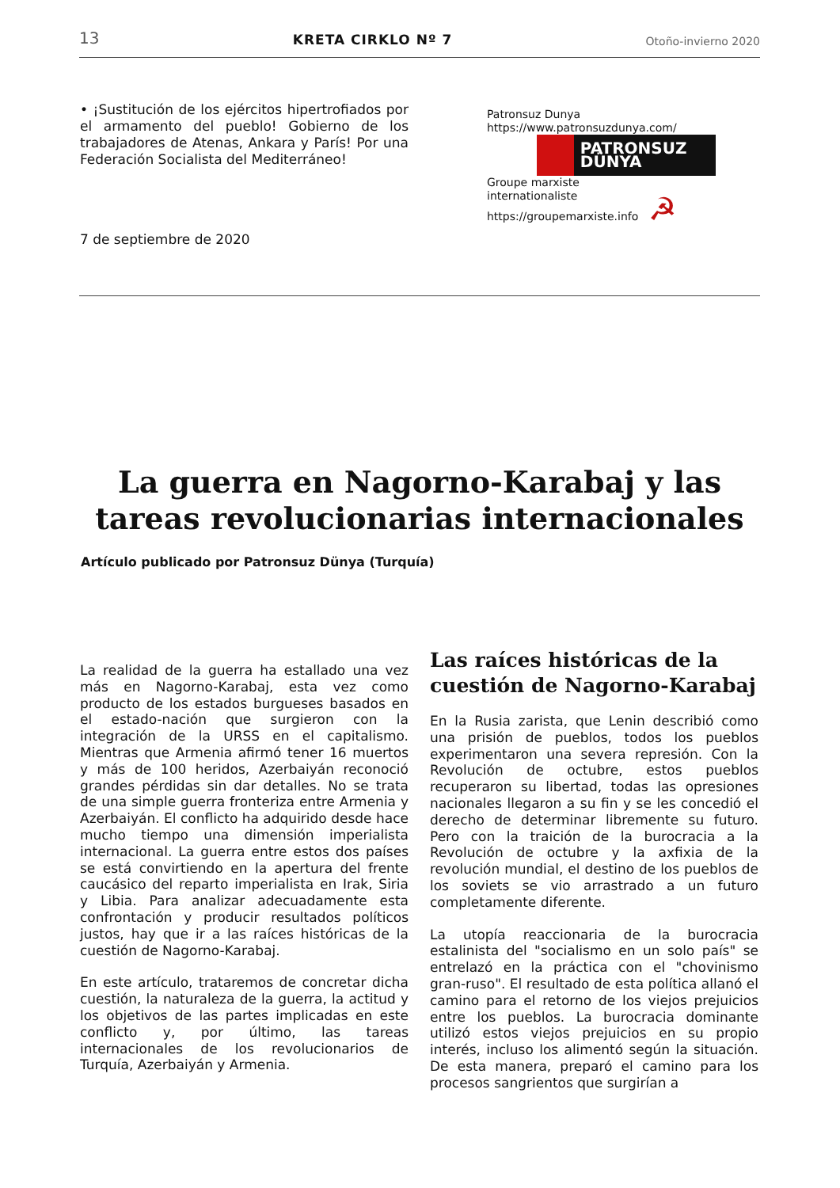13 KRETA CIRKLO Nº 7 Otoño-invierno 2020
• ¡Sustitución de los ejércitos hipertrofiados por el armamento del pueblo! Gobierno de los trabajadores de Atenas, Ankara y París! Por una Federación Socialista del Mediterráneo!
7 de septiembre de 2020
Patronsuz Dunya
https://www.patronsuzdunya.com/
PATRONSUZ DÜNYA
Groupe marxiste
internationaliste
https://groupemarxiste.info ☭
La guerra en Nagorno-Karabaj y las tareas revolucionarias internacionales
Artículo publicado por Patronsuz Dünya (Turquía)
La realidad de la guerra ha estallado una vez más en Nagorno-Karabaj, esta vez como producto de los estados burgueses basados en el estado-nación que surgieron con la integración de la URSS en el capitalismo. Mientras que Armenia afirmó tener 16 muertos y más de 100 heridos, Azerbaiyán reconoció grandes pérdidas sin dar detalles. No se trata de una simple guerra fronteriza entre Armenia y Azerbaiyán. El conflicto ha adquirido desde hace mucho tiempo una dimensión imperialista internacional. La guerra entre estos dos países se está convirtiendo en la apertura del frente caucásico del reparto imperialista en Irak, Siria y Libia. Para analizar adecuadamente esta confrontación y producir resultados políticos justos, hay que ir a las raíces históricas de la cuestión de Nagorno-Karabaj.
En este artículo, trataremos de concretar dicha cuestión, la naturaleza de la guerra, la actitud y los objetivos de las partes implicadas en este conflicto y, por último, las tareas internacionales de los revolucionarios de Turquía, Azerbaiyán y Armenia.
Las raíces históricas de la cuestión de Nagorno-Karabaj
En la Rusia zarista, que Lenin describió como una prisión de pueblos, todos los pueblos experimentaron una severa represión. Con la Revolución de octubre, estos pueblos recuperaron su libertad, todas las opresiones nacionales llegaron a su fin y se les concedió el derecho de determinar libremente su futuro. Pero con la traición de la burocracia a la Revolución de octubre y la axfixia de la revolución mundial, el destino de los pueblos de los soviets se vio arrastrado a un futuro completamente diferente.
La utopía reaccionaria de la burocracia estalinista del "socialismo en un solo país" se entrelazó en la práctica con el "chovinismo gran-ruso". El resultado de esta política allanó el camino para el retorno de los viejos prejuicios entre los pueblos. La burocracia dominante utilizó estos viejos prejuicios en su propio interés, incluso los alimentó según la situación. De esta manera, preparó el camino para los procesos sangrientos que surgirían a